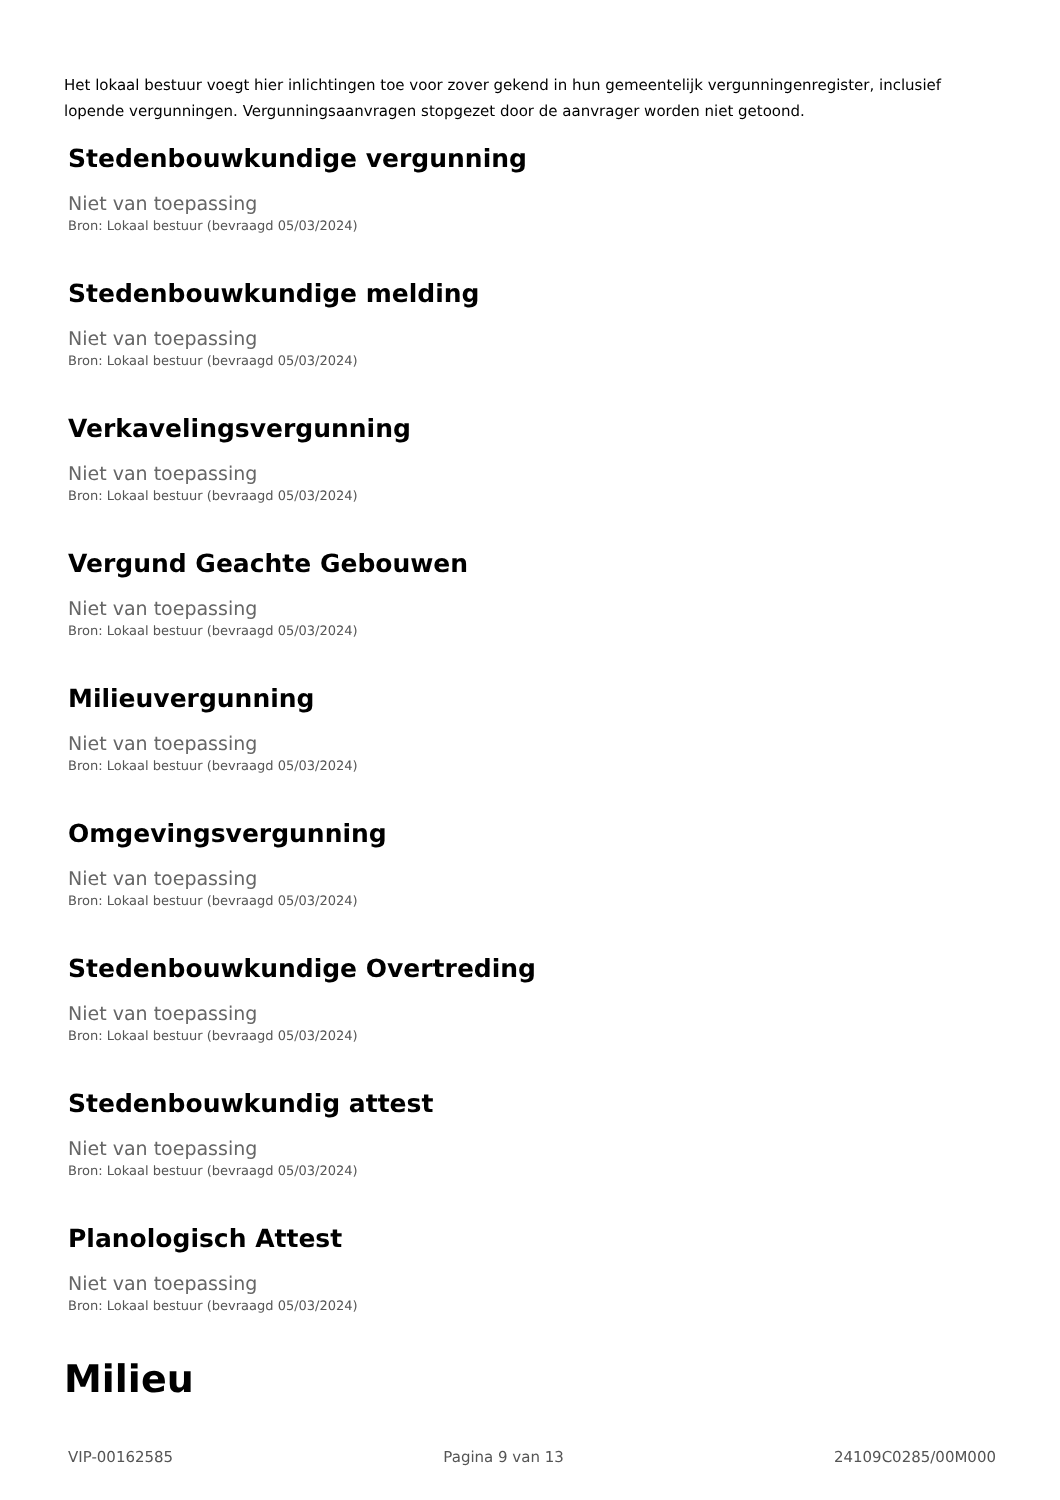Het lokaal bestuur voegt hier inlichtingen toe voor zover gekend in hun gemeentelijk vergunningenregister, inclusief lopende vergunningen. Vergunningsaanvragen stopgezet door de aanvrager worden niet getoond.
Stedenbouwkundige vergunning
Niet van toepassing
Bron: Lokaal bestuur (bevraagd 05/03/2024)
Stedenbouwkundige melding
Niet van toepassing
Bron: Lokaal bestuur (bevraagd 05/03/2024)
Verkavelingsvergunning
Niet van toepassing
Bron: Lokaal bestuur (bevraagd 05/03/2024)
Vergund Geachte Gebouwen
Niet van toepassing
Bron: Lokaal bestuur (bevraagd 05/03/2024)
Milieuvergunning
Niet van toepassing
Bron: Lokaal bestuur (bevraagd 05/03/2024)
Omgevingsvergunning
Niet van toepassing
Bron: Lokaal bestuur (bevraagd 05/03/2024)
Stedenbouwkundige Overtreding
Niet van toepassing
Bron: Lokaal bestuur (bevraagd 05/03/2024)
Stedenbouwkundig attest
Niet van toepassing
Bron: Lokaal bestuur (bevraagd 05/03/2024)
Planologisch Attest
Niet van toepassing
Bron: Lokaal bestuur (bevraagd 05/03/2024)
Milieu
VIP-00162585 Pagina 9 van 13 24109C0285/00M000